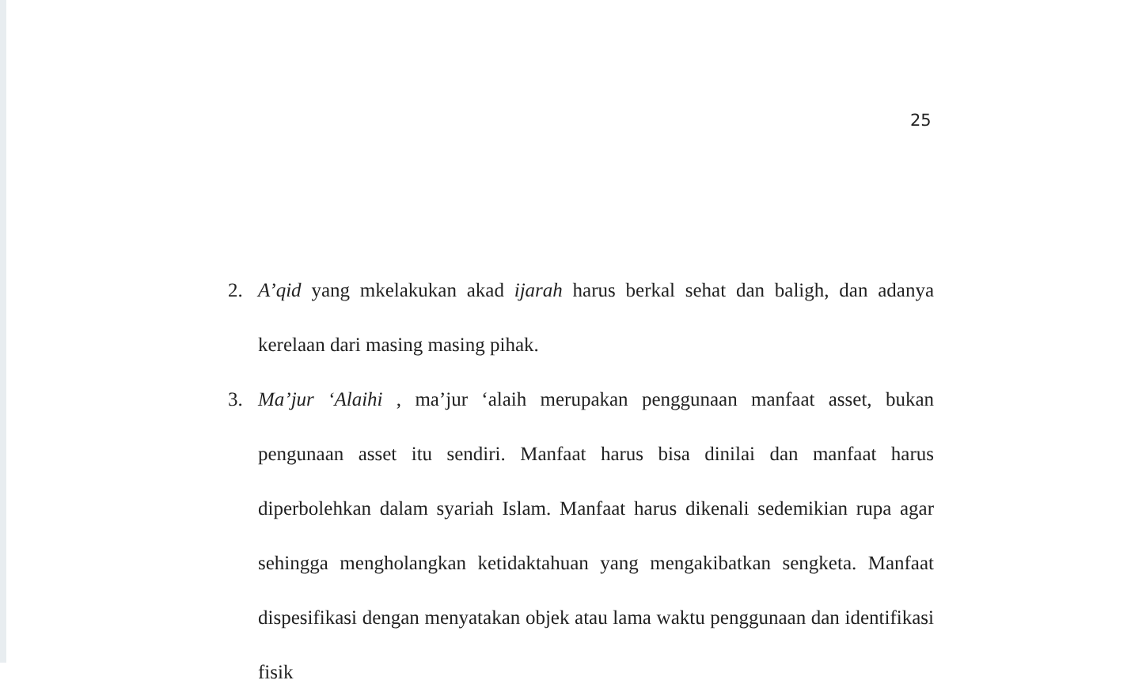25
2. A’qid yang mkelakukan akad ijarah harus berkal sehat dan baligh, dan adanya kerelaan dari masing masing pihak.
3. Ma’jur ‘Alaihi , ma’jur ‘alaih merupakan penggunaan manfaat asset, bukan pengunaan asset itu sendiri. Manfaat harus bisa dinilai dan manfaat harus diperbolehkan dalam syariah Islam. Manfaat harus dikenali sedemikian rupa agar sehingga mengholangkan ketidaktahuan yang mengakibatkan sengketa. Manfaat dispesifikasi dengan menyatakan objek atau lama waktu penggunaan dan identifikasi fisik